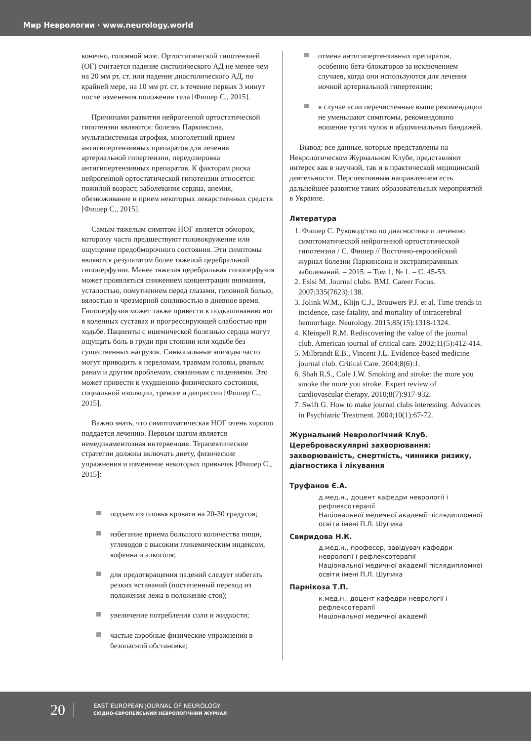Мир Неврологии · www.neurology.world
конечно, головной мозг. Ортостатической гипотензией (ОГ) считается падение систолического АД не менее чем на 20 мм рт. ст. или падение диастолического АД, по крайней мере, на 10 мм рт. ст. в течение первых 3 минут после изменения положения тела [Фишер С., 2015].
Причинами развития нейрогенной ортостатической гипотензии являются: болезнь Паркинсона, мультисистемная атрофия, многолетний прием антигипертензивных препаратов для лечения артериальной гипертензии, передозировка антигипертензивных препаратов. К факторам риска нейрогенной ортостатической гипотензии относятся: пожилой возраст, заболевания сердца, анемия, обезвоживание и прием некоторых лекарственных средств [Фишер С., 2015].
Самым тяжелым симптом НОГ является обморок, которому часто предшествуют головокружение или ощущение предобморочного состояния. Эти симптомы являются результатом более тяжелой церебральной гипоперфузии. Менее тяжелая церебральная гипоперфузия может проявляться снижением концентрации внимания, усталостью, помутнением перед глазами, головной болью, вялостью и чрезмерной сонливостью в дневное время. Гипоперфузия может также привести к подкашиванию ног в коленных суставах и прогрессирующей слабостью при ходьбе. Пациенты с ишемической болезнью сердца могут ощущать боль в груди при стоянии или ходьбе без существенных нагрузок. Синкопальные эпизоды часто могут приводить к переломам, травмам головы, рваным ранам и другим проблемам, связанным с падениями. Это может привести к ухудшению физического состояния, социальной изоляции, тревоге и депрессии [Фишер С., 2015].
Важно знать, что симптоматическая НОГ очень хорошо поддается лечению. Первым шагом является немедикаментозная интервенция. Терапевтические стратегии должны включать диету, физические упражнения и изменение некоторых привычек [Фишер С., 2015]:
подъем изголовья кровати на 20-30 градусов;
избегание приема большого количества пищи, углеводов с высоким гликемическим индексом, кофеина и алкоголя;
для предотвращения падений следует избегать резких вставаний (постепенный переход из положения лежа в положение стоя);
увеличение потребления соли и жидкости;
частые аэробные физические упражнения в безопасной обстановке;
отмена антигипертензивных препаратов, особенно бета-блокаторов за исключением случаев, когда они используются для лечения ночной артериальной гипертензии;
в случае если перечисленные выше рекомендации не уменьшают симптомы, рекомендовано ношение тугих чулок и абдоминальных бандажей.
Вывод: все данные, которые представлены на Неврологическом Журнальном Клубе, представляют интерес как в научной, так и в практической медицинской деятельности. Перспективным направлением есть дальнейшее развитие таких образовательных мероприятий в Украине.
Литература
1. Фишер С. Руководство по диагностике и лечению симптоматической нейрогенной ортостатической гипотензии / С. Фишер // Восточно-европейский журнал болезни Паркинсона и экстрапираминых заболеваний. – 2015. – Том 1, № 1. – С. 45-53.
2. Esisi M. Journal clubs. BMJ. Career Focus. 2007;335(7623):138.
3. Jolink W.M., Klijn C.J., Brouwers P.J. et al. Time trends in incidence, case fatality, and mortality of intracerebral hemorrhage. Neurology. 2015;85(15):1318-1324.
4. Kleinpell R.M. Rediscovering the value of the journal club. American journal of critical care. 2002;11(5):412-414.
5. Milbrandt E.B., Vincent J.L. Evidence-based medicine journal club. Critical Care. 2004;8(6):1.
6. Shah R.S., Cole J.W. Smoking and stroke: the more you smoke the more you stroke. Expert review of cardiovascular therapy. 2010;8(7):917-932.
7. Swift G. How to make journal clubs interesting. Advances in Psychiatric Treatment. 2004;10(1):67-72.
Журнальний Неврологічний Клуб.
Цереброваскулярні захворювання: захворюваність, смертність, чинники ризику, діагностика і лікування
Труфанов Є.А.
д.мед.н., доцент кафедри неврології і рефлексотерапії
Національної медичної академії післядипломної освіти імені П.Л. Шупика
Свиридова Н.К.
д.мед.н., професор, завідувач кафедри неврології і рефлексотерапії
Національної медичної академії післядипломної освіти імені П.Л. Шупика
Парнікоза Т.П.
к.мед.н., доцент кафедри неврології і рефлексотерапії
Національної медичної академії
20
EAST EUROPEAN JOURNAL OF NEUROLOGY
СХІДНО-ЄВРОПЕЙСЬКИЙ НЕВРОЛОГІЧНИЙ ЖУРНАЛ